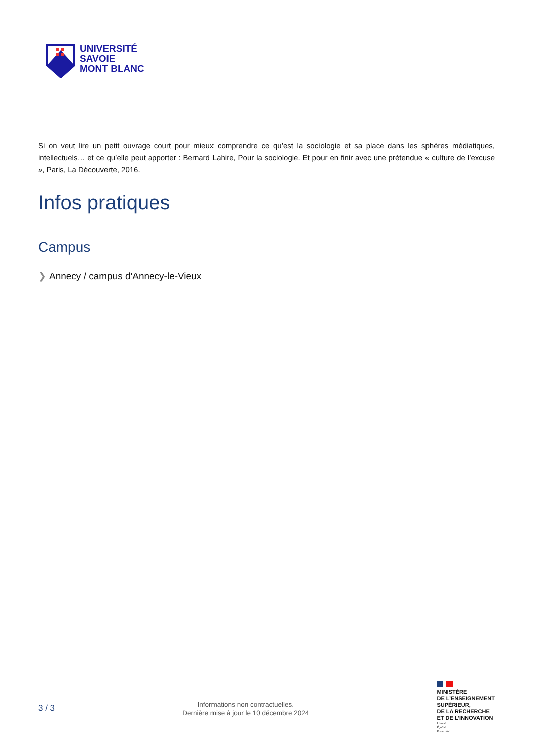UNIVERSITÉ
SAVOIE
MONT BLANC
Si on veut lire un petit ouvrage court pour mieux comprendre ce qu’est la sociologie et sa place dans les sphères médiatiques, intellectuels… et ce qu’elle peut apporter : Bernard Lahire, Pour la sociologie. Et pour en finir avec une prétendue « culture de l’excuse », Paris, La Découverte, 2016.
Infos pratiques
Campus
❯ Annecy / campus d'Annecy-le-Vieux
3 / 3
Informations non contractuelles.
Dernière mise à jour le 10 décembre 2024
MINISTÈRE
DE L’ENSEIGNEMENT
SUPÉRIEUR,
DE LA RECHERCHE
ET DE L’INNOVATION
Liberté
Égalité
Fraternité